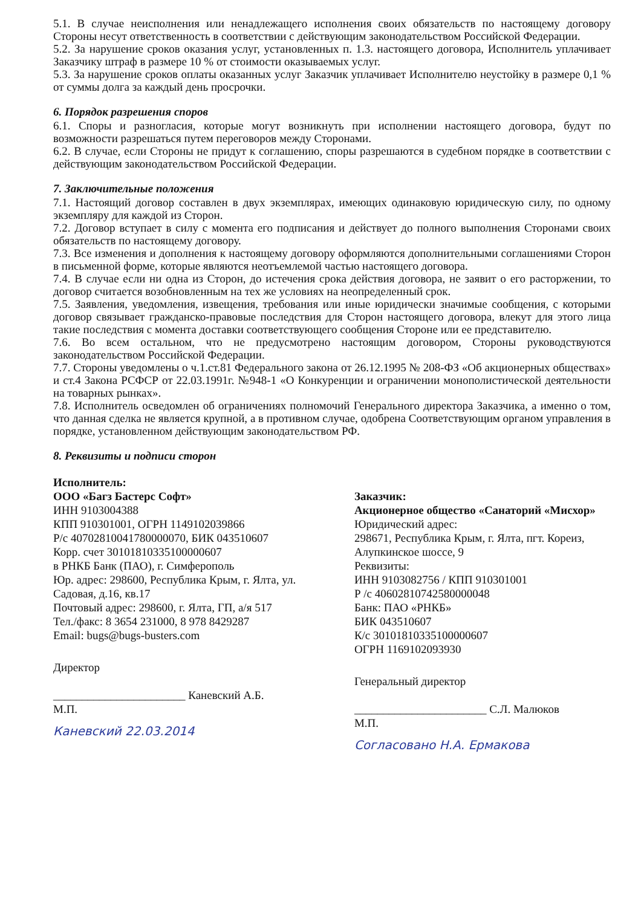5.1. В случае неисполнения или ненадлежащего исполнения своих обязательств по настоящему договору Стороны несут ответственность в соответствии с действующим законодательством Российской Федерации.
5.2. За нарушение сроков оказания услуг, установленных п. 1.3. настоящего договора, Исполнитель уплачивает Заказчику штраф в размере 10 % от стоимости оказываемых услуг.
5.3. За нарушение сроков оплаты оказанных услуг Заказчик уплачивает Исполнителю неустойку в размере 0,1 % от суммы долга за каждый день просрочки.
6. Порядок разрешения споров
6.1. Споры и разногласия, которые могут возникнуть при исполнении настоящего договора, будут по возможности разрешаться путем переговоров между Сторонами.
6.2. В случае, если Стороны не придут к соглашению, споры разрешаются в судебном порядке в соответствии с действующим законодательством Российской Федерации.
7. Заключительные положения
7.1. Настоящий договор составлен в двух экземплярах, имеющих одинаковую юридическую силу, по одному экземпляру для каждой из Сторон.
7.2. Договор вступает в силу с момента его подписания и действует до полного выполнения Сторонами своих обязательств по настоящему договору.
7.3. Все изменения и дополнения к настоящему договору оформляются дополнительными соглашениями Сторон в письменной форме, которые являются неотъемлемой частью настоящего договора.
7.4. В случае если ни одна из Сторон, до истечения срока действия договора, не заявит о его расторжении, то договор считается возобновленным на тех же условиях на неопределенный срок.
7.5. Заявления, уведомления, извещения, требования или иные юридически значимые сообщения, с которыми договор связывает гражданско-правовые последствия для Сторон настоящего договора, влекут для этого лица такие последствия с момента доставки соответствующего сообщения Стороне или ее представителю.
7.6. Во всем остальном, что не предусмотрено настоящим договором, Стороны руководствуются законодательством Российской Федерации.
7.7. Стороны уведомлены о ч.1.ст.81 Федерального закона от 26.12.1995 № 208-ФЗ «Об акционерных обществах» и ст.4 Закона РСФСР от 22.03.1991г. №948-1 «О Конкуренции и ограничении монополистической деятельности на товарных рынках».
7.8. Исполнитель осведомлен об ограничениях полномочий Генерального директора Заказчика, а именно о том, что данная сделка не является крупной, а в противном случае, одобрена Соответствующим органом управления в порядке, установленном действующим законодательством РФ.
8. Реквизиты и подписи сторон
Исполнитель:
ООО «Багз Бастерс Софт»
ИНН 9103004388
КПП 910301001, ОГРН 1149102039866
Р/с 40702810041780000070, БИК 043510607
Корр. счет 30101810335100000607
в РНКБ Банк (ПАО), г. Симферополь
Юр. адрес: 298600, Республика Крым, г. Ялта, ул. Садовая, д.16, кв.17
Почтовый адрес: 298600, г. Ялта, ГП, а/я 517
Тел./факс: 8 3654 231000, 8 978 8429287
Email: bugs@bugs-busters.com
Директор
_______________________ Каневский А.Б.
М.П.
Каневский 22.03.2014
Заказчик:
Акционерное общество «Санаторий «Мисхор»
Юридический адрес:
298671, Республика Крым, г. Ялта, пгт. Кореиз, Алупкинское шоссе, 9
Реквизиты:
ИНН 9103082756 / КПП 910301001
Р /с 40602810742580000048
Банк: ПАО «РНКБ»
БИК 043510607
К/с 30101810335100000607
ОГРН 1169102093930
Генеральный директор
_______________________ С.Л. Малюков
М.П.
Согласовано Н.А. Ермакова